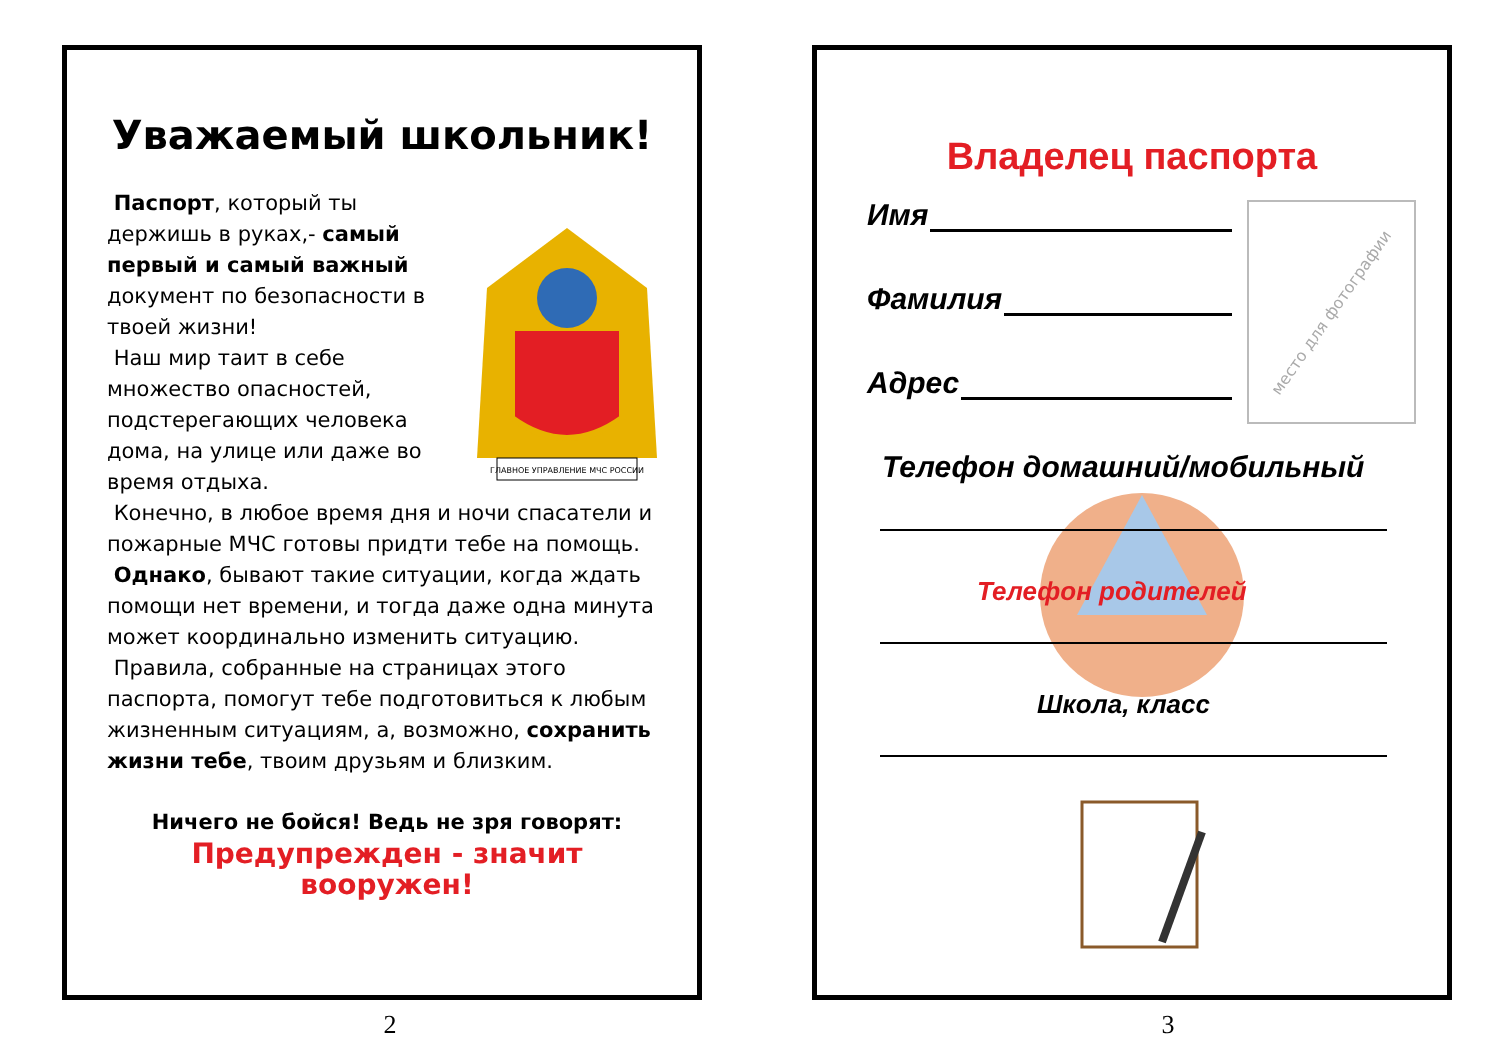Уважаемый школьник!
ГЛАВНОЕ УПРАВЛЕНИЕ МЧС РОССИИ
Паспорт, который ты держишь в руках,- самый первый и самый важный документ по безопасности в твоей жизни!
Наш мир таит в себе множество опасностей, подстерегающих человека дома, на улице или даже во время отдыха.
Конечно, в любое время дня и ночи спасатели и пожарные МЧС готовы придти тебе на помощь.
Однако, бывают такие ситуации, когда ждать помощи нет времени, и тогда даже одна минута может координально изменить ситуацию.
Правила, собранные на страницах этого паспорта, помогут тебе подготовиться к любым жизненным ситуациям, а, возможно, сохранить жизни тебе, твоим друзьям и близким.
Ничего не бойся! Ведь не зря говорят:
Предупрежден - значит вооружен!
2
место для фотографии
Владелец паспорта
Имя
Фамилия
Адрес
Телефон домашний/мобильный
Телефон родителей
Школа, класс
3